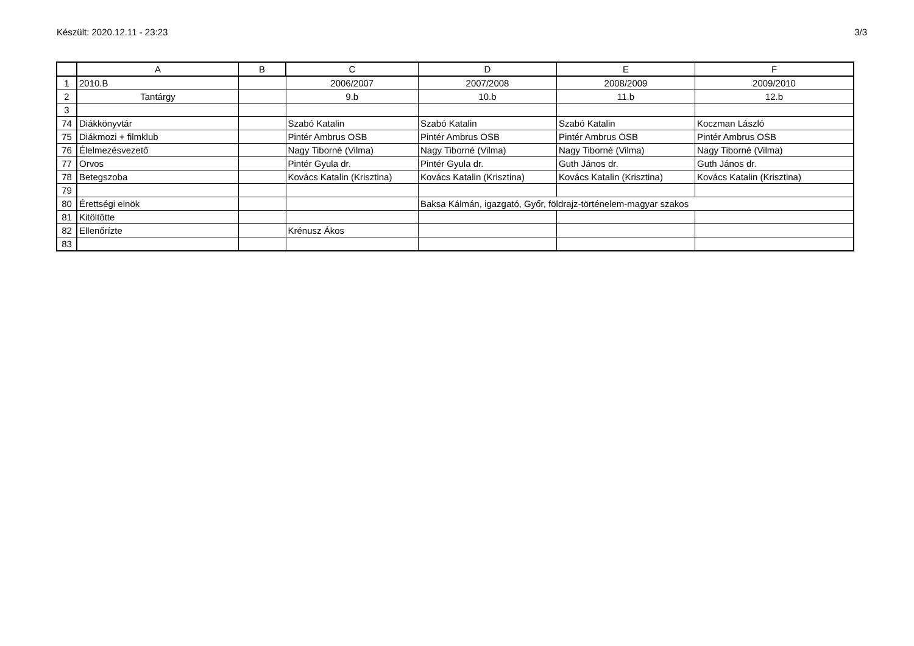Készült: 2020.12.11 - 23:23 3/3
| | A | B | C | D | E | F |
| --- | --- | --- | --- | --- | --- | --- |
| 1 | 2010.B | | 2006/2007 | 2007/2008 | 2008/2009 | 2009/2010 |
| 2 | Tantárgy | | 9.b | 10.b | 11.b | 12.b |
| 3 | | | | | | |
| 74 | Diákkönyvtár | | Szabó Katalin | Szabó Katalin | Szabó Katalin | Koczman László |
| 75 | Diákmozi + filmklub | | Pintér Ambrus OSB | Pintér Ambrus OSB | Pintér Ambrus OSB | Pintér Ambrus OSB |
| 76 | Élelmezésvezető | | Nagy Tiborné (Vilma) | Nagy Tiborné (Vilma) | Nagy Tiborné (Vilma) | Nagy Tiborné (Vilma) |
| 77 | Orvos | | Pintér Gyula dr. | Pintér Gyula dr. | Guth János dr. | Guth János dr. |
| 78 | Betegszoba | | Kovács Katalin (Krisztina) | Kovács Katalin (Krisztina) | Kovács Katalin (Krisztina) | Kovács Katalin (Krisztina) |
| 79 | | | | | | |
| 80 | Érettségi elnök | | | Baksa Kálmán, igazgató, Győr, földrajz-történelem-magyar szakos | | |
| 81 | Kitöltötte | | | | | |
| 82 | Ellenőrízte | | Krénusz Ákos | | | |
| 83 | | | | | | |